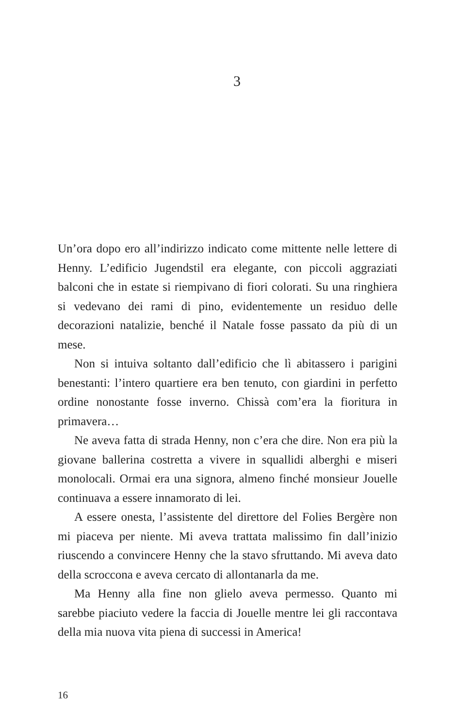3
Un’ora dopo ero all’indirizzo indicato come mittente nelle lettere di Henny. L’edificio Jugendstil era elegante, con piccoli aggraziati balconi che in estate si riempivano di fiori colorati. Su una ringhiera si vedevano dei rami di pino, evidentemente un residuo delle decorazioni natalizie, benché il Natale fosse passato da più di un mese.
Non si intuiva soltanto dall’edificio che lì abitassero i parigini benestanti: l’intero quartiere era ben tenuto, con giardini in perfetto ordine nonostante fosse inverno. Chissà com’era la fioritura in primavera…
Ne aveva fatta di strada Henny, non c’era che dire. Non era più la giovane ballerina costretta a vivere in squallidi alberghi e miseri monolocali. Ormai era una signora, almeno finché monsieur Jouelle continuava a essere innamorato di lei.
A essere onesta, l’assistente del direttore del Folies Bergère non mi piaceva per niente. Mi aveva trattata malissimo fin dall’inizio riuscendo a convincere Henny che la stavo sfruttando. Mi aveva dato della scroccona e aveva cercato di allontanarla da me.
Ma Henny alla fine non glielo aveva permesso. Quanto mi sarebbe piaciuto vedere la faccia di Jouelle mentre lei gli raccontava della mia nuova vita piena di successi in America!
16